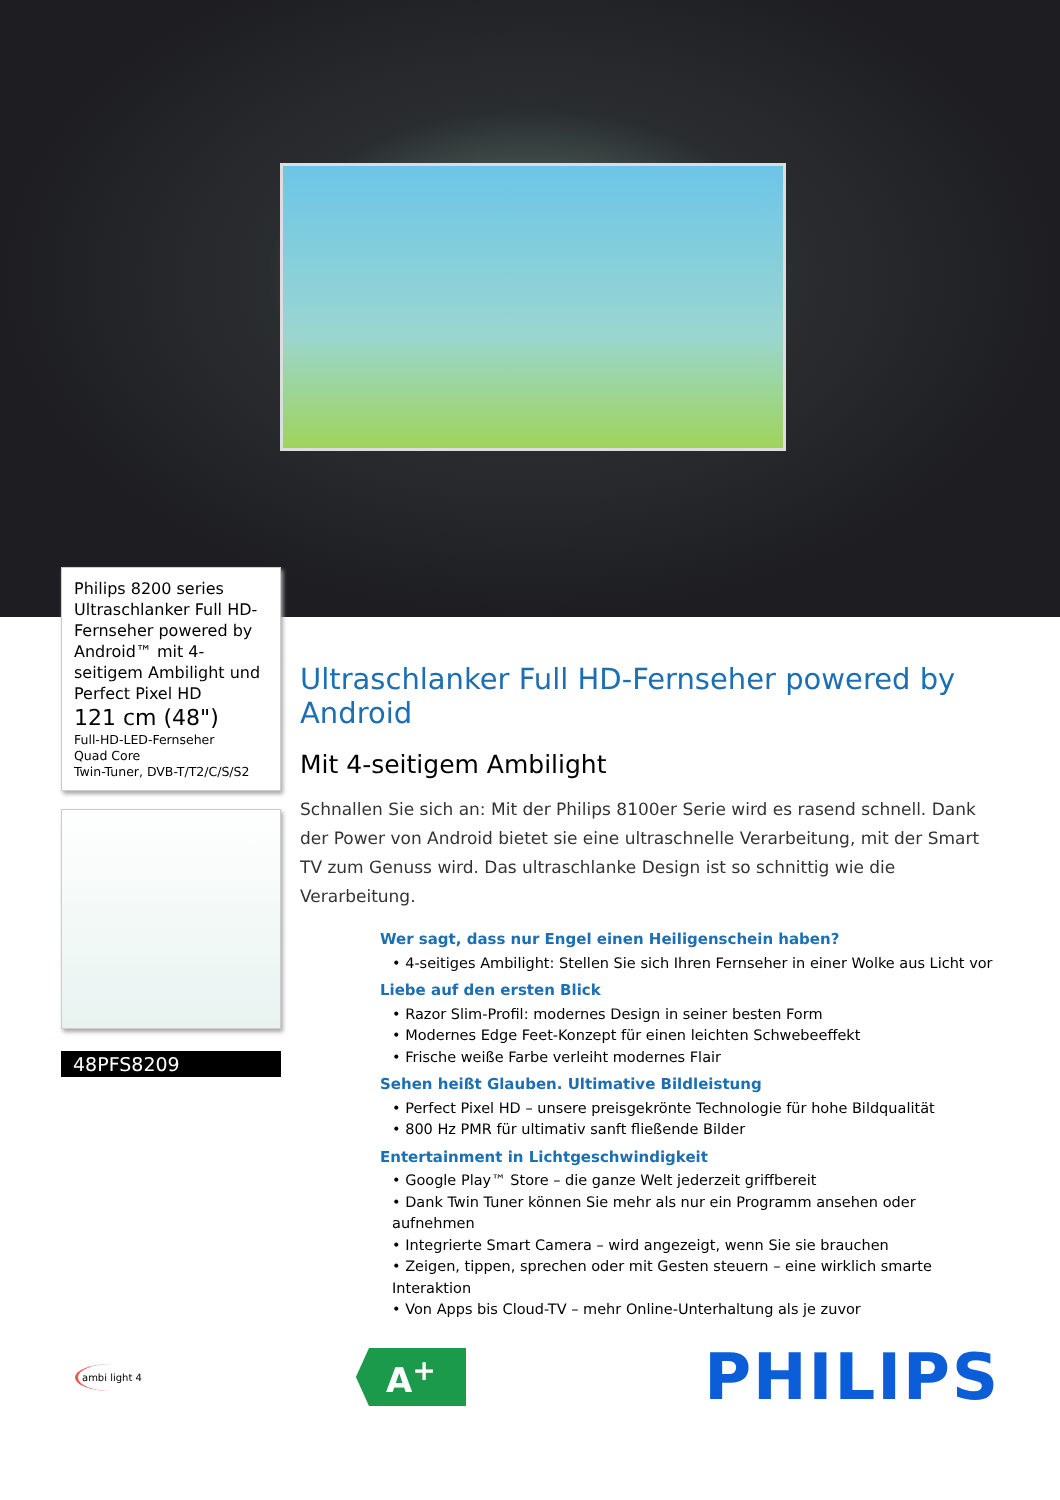Philips 8200 series
Ultraschlanker Full HD-Fernseher powered by Android™ mit 4-seitigem Ambilight und Perfect Pixel HD
121 cm (48")
Full-HD-LED-Fernseher
Quad Core
Twin-Tuner, DVB-T/T2/C/S/S2
48PFS8209
Ultraschlanker Full HD-Fernseher powered by Android
Mit 4-seitigem Ambilight
Schnallen Sie sich an: Mit der Philips 8100er Serie wird es rasend schnell. Dank der Power von Android bietet sie eine ultraschnelle Verarbeitung, mit der Smart TV zum Genuss wird. Das ultraschlanke Design ist so schnittig wie die Verarbeitung.
Wer sagt, dass nur Engel einen Heiligenschein haben?
• 4-seitiges Ambilight: Stellen Sie sich Ihren Fernseher in einer Wolke aus Licht vor
Liebe auf den ersten Blick
• Razor Slim-Profil: modernes Design in seiner besten Form
• Modernes Edge Feet-Konzept für einen leichten Schwebeeffekt
• Frische weiße Farbe verleiht modernes Flair
Sehen heißt Glauben. Ultimative Bildleistung
• Perfect Pixel HD – unsere preisgekrönte Technologie für hohe Bildqualität
• 800 Hz PMR für ultimativ sanft fließende Bilder
Entertainment in Lichtgeschwindigkeit
• Google Play™ Store – die ganze Welt jederzeit griffbereit
• Dank Twin Tuner können Sie mehr als nur ein Programm ansehen oder aufnehmen
• Integrierte Smart Camera – wird angezeigt, wenn Sie sie brauchen
• Zeigen, tippen, sprechen oder mit Gesten steuern – eine wirklich smarte Interaktion
• Von Apps bis Cloud-TV – mehr Online-Unterhaltung als je zuvor
ambi light 4
A<sup>+</sup>
PHILIPS